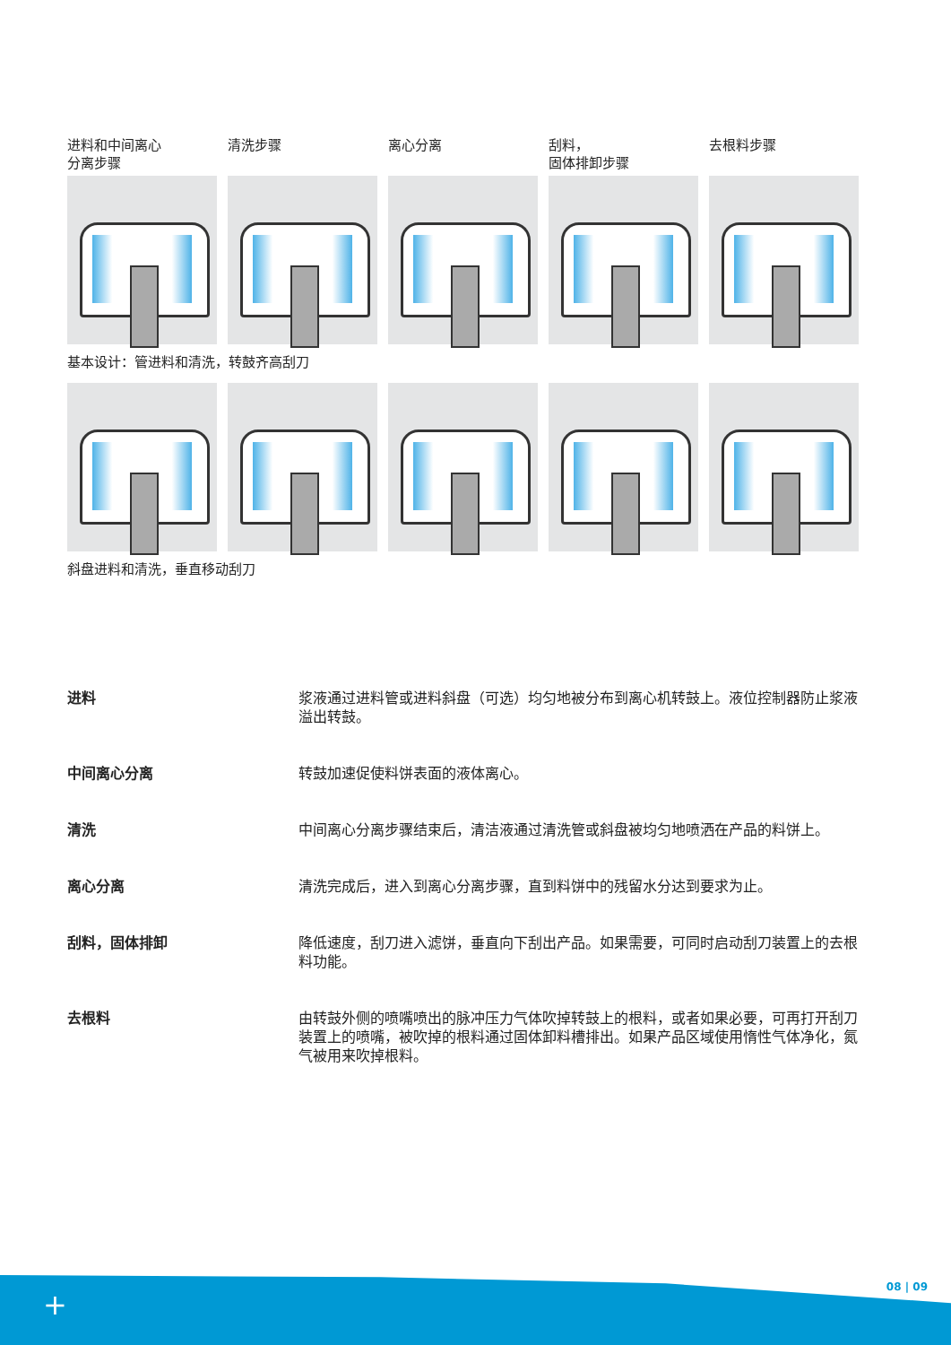进料和中间离心
分离步骤
清洗步骤 离心分离 刮料，
固体排卸步骤
去根料步骤
基本设计：管进料和清洗，转鼓齐高刮刀
斜盘进料和清洗，垂直移动刮刀
进料 浆液通过进料管或进料斜盘（可选）均匀地被分布到离心机转鼓上。液位控制器防止浆液溢出转鼓。
中间离心分离 转鼓加速促使料饼表面的液体离心。
清洗 中间离心分离步骤结束后，清洁液通过清洗管或斜盘被均匀地喷洒在产品的料饼上。
离心分离 清洗完成后，进入到离心分离步骤，直到料饼中的残留水分达到要求为止。
刮料，固体排卸 降低速度，刮刀进入滤饼，垂直向下刮出产品。如果需要，可同时启动刮刀装置上的去根料功能。
去根料 由转鼓外侧的喷嘴喷出的脉冲压力气体吹掉转鼓上的根料，或者如果必要，可再打开刮刀装置上的喷嘴，被吹掉的根料通过固体卸料槽排出。如果产品区域使用惰性气体净化，氮气被用来吹掉根料。
08 | 09
+